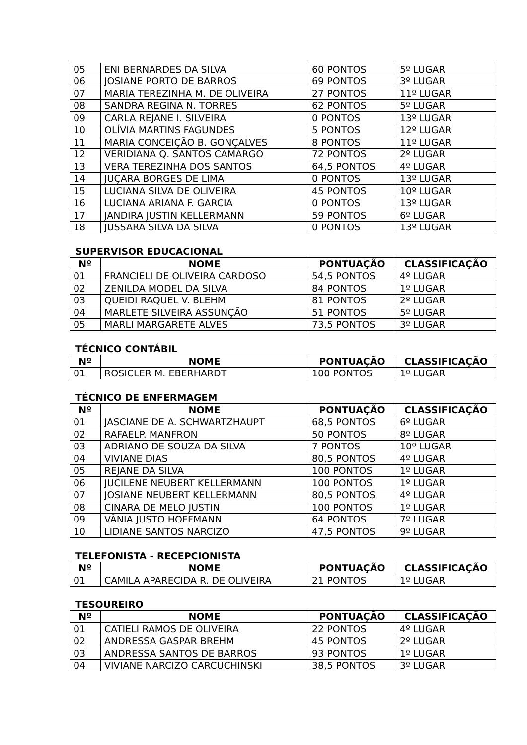| 05 | ENI BERNARDES DA SILVA | 60 PONTOS | 5º LUGAR |
| 06 | JOSIANE PORTO DE BARROS | 69 PONTOS | 3º LUGAR |
| 07 | MARIA TEREZINHA M. DE OLIVEIRA | 27 PONTOS | 11º LUGAR |
| 08 | SANDRA REGINA N. TORRES | 62 PONTOS | 5º LUGAR |
| 09 | CARLA REJANE I. SILVEIRA | 0 PONTOS | 13º LUGAR |
| 10 | OLÍVIA MARTINS FAGUNDES | 5 PONTOS | 12º LUGAR |
| 11 | MARIA CONCEIÇÃO B. GONÇALVES | 8 PONTOS | 11º LUGAR |
| 12 | VERIDIANA Q. SANTOS CAMARGO | 72 PONTOS | 2º LUGAR |
| 13 | VERA TEREZINHA DOS SANTOS | 64,5 PONTOS | 4º LUGAR |
| 14 | JUÇARA BORGES DE LIMA | 0 PONTOS | 13º LUGAR |
| 15 | LUCIANA SILVA DE OLIVEIRA | 45 PONTOS | 10º LUGAR |
| 16 | LUCIANA ARIANA F. GARCIA | 0 PONTOS | 13º LUGAR |
| 17 | JANDIRA JUSTIN KELLERMANN | 59 PONTOS | 6º LUGAR |
| 18 | JUSSARA SILVA DA SILVA | 0 PONTOS | 13º LUGAR |
SUPERVISOR EDUCACIONAL
| Nº | NOME | PONTUAÇÃO | CLASSIFICAÇÃO |
| --- | --- | --- | --- |
| 01 | FRANCIELI DE OLIVEIRA CARDOSO | 54,5 PONTOS | 4º LUGAR |
| 02 | ZENILDA MODEL DA SILVA | 84 PONTOS | 1º LUGAR |
| 03 | QUEIDI RAQUEL V. BLEHM | 81 PONTOS | 2º LUGAR |
| 04 | MARLETE SILVEIRA ASSUNÇÃO | 51 PONTOS | 5º LUGAR |
| 05 | MARLI MARGARETE ALVES | 73,5 PONTOS | 3º LUGAR |
TÉCNICO CONTÁBIL
| Nº | NOME | PONTUAÇÃO | CLASSIFICAÇÃO |
| --- | --- | --- | --- |
| 01 | ROSICLER M. EBERHARDT | 100 PONTOS | 1º LUGAR |
TÉCNICO DE ENFERMAGEM
| Nº | NOME | PONTUAÇÃO | CLASSIFICAÇÃO |
| --- | --- | --- | --- |
| 01 | JASCIANE DE A. SCHWARTZHAUPT | 68,5 PONTOS | 6º LUGAR |
| 02 | RAFAELP. MANFRON | 50 PONTOS | 8º LUGAR |
| 03 | ADRIANO DE SOUZA DA SILVA | 7 PONTOS | 10º LUGAR |
| 04 | VIVIANE DIAS | 80,5 PONTOS | 4º LUGAR |
| 05 | REJANE DA SILVA | 100 PONTOS | 1º LUGAR |
| 06 | JUCILENE NEUBERT KELLERMANN | 100 PONTOS | 1º LUGAR |
| 07 | JOSIANE NEUBERT KELLERMANN | 80,5 PONTOS | 4º LUGAR |
| 08 | CINARA DE MELO JUSTIN | 100 PONTOS | 1º LUGAR |
| 09 | VÂNIA JUSTO HOFFMANN | 64 PONTOS | 7º LUGAR |
| 10 | LIDIANE SANTOS NARCIZO | 47,5 PONTOS | 9º LUGAR |
TELEFONISTA - RECEPCIONISTA
| Nº | NOME | PONTUAÇÃO | CLASSIFICAÇÃO |
| --- | --- | --- | --- |
| 01 | CAMILA APARECIDA R. DE OLIVEIRA | 21 PONTOS | 1º LUGAR |
TESOUREIRO
| Nº | NOME | PONTUAÇÃO | CLASSIFICAÇÃO |
| --- | --- | --- | --- |
| 01 | CATIELI RAMOS DE OLIVEIRA | 22 PONTOS | 4º LUGAR |
| 02 | ANDRESSA GASPAR BREHM | 45 PONTOS | 2º LUGAR |
| 03 | ANDRESSA SANTOS DE BARROS | 93 PONTOS | 1º LUGAR |
| 04 | VIVIANE NARCIZO CARCUCHINSKI | 38,5 PONTOS | 3º LUGAR |